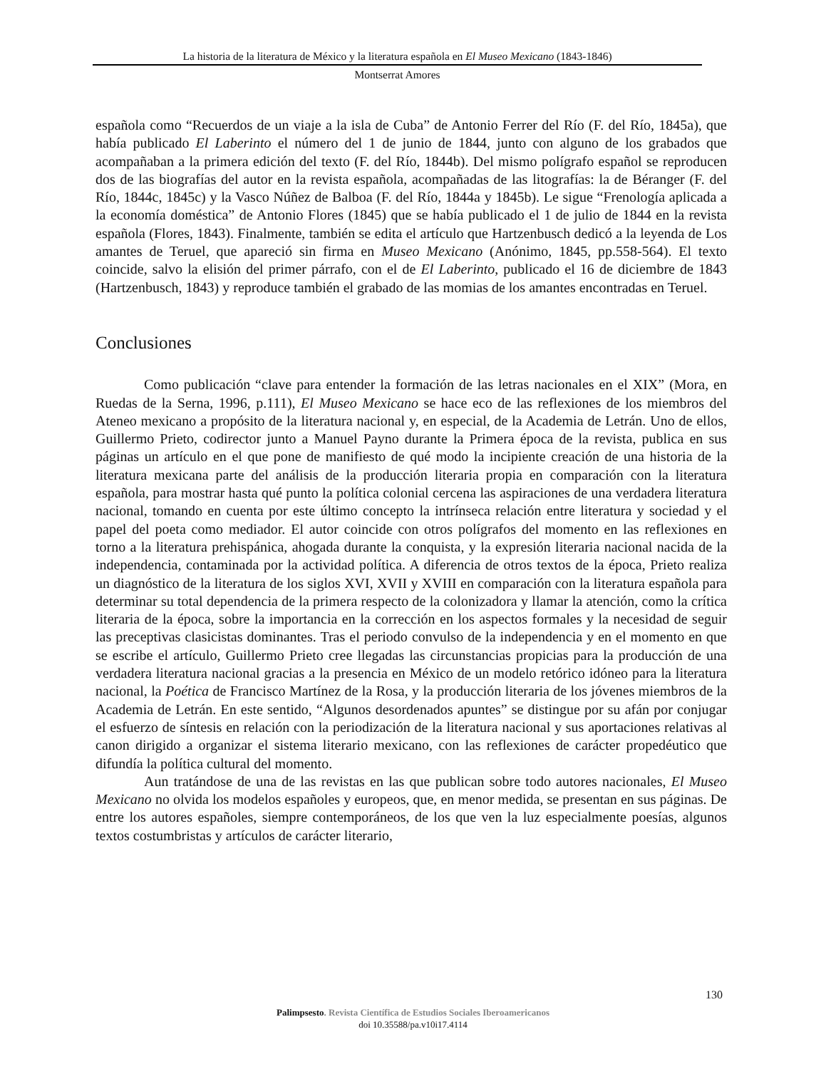La historia de la literatura de México y la literatura española en El Museo Mexicano (1843-1846)
Montserrat Amores
española como “Recuerdos de un viaje a la isla de Cuba” de Antonio Ferrer del Río (F. del Río, 1845a), que había publicado El Laberinto el número del 1 de junio de 1844, junto con alguno de los grabados que acompañaban a la primera edición del texto (F. del Río, 1844b). Del mismo polígrafo español se reproducen dos de las biografías del autor en la revista española, acompañadas de las litografías: la de Béranger (F. del Río, 1844c, 1845c) y la Vasco Núñez de Balboa (F. del Río, 1844a y 1845b). Le sigue “Frenología aplicada a la economía doméstica” de Antonio Flores (1845) que se había publicado el 1 de julio de 1844 en la revista española (Flores, 1843). Finalmente, también se edita el artículo que Hartzenbusch dedicó a la leyenda de Los amantes de Teruel, que apareció sin firma en Museo Mexicano (Anónimo, 1845, pp.558-564). El texto coincide, salvo la elisión del primer párrafo, con el de El Laberinto, publicado el 16 de diciembre de 1843 (Hartzenbusch, 1843) y reproduce también el grabado de las momias de los amantes encontradas en Teruel.
Conclusiones
Como publicación “clave para entender la formación de las letras nacionales en el XIX” (Mora, en Ruedas de la Serna, 1996, p.111), El Museo Mexicano se hace eco de las reflexiones de los miembros del Ateneo mexicano a propósito de la literatura nacional y, en especial, de la Academia de Letrán. Uno de ellos, Guillermo Prieto, codirector junto a Manuel Payno durante la Primera época de la revista, publica en sus páginas un artículo en el que pone de manifiesto de qué modo la incipiente creación de una historia de la literatura mexicana parte del análisis de la producción literaria propia en comparación con la literatura española, para mostrar hasta qué punto la política colonial cercena las aspiraciones de una verdadera literatura nacional, tomando en cuenta por este último concepto la intrínseca relación entre literatura y sociedad y el papel del poeta como mediador. El autor coincide con otros polígrafos del momento en las reflexiones en torno a la literatura prehispánica, ahogada durante la conquista, y la expresión literaria nacional nacida de la independencia, contaminada por la actividad política. A diferencia de otros textos de la época, Prieto realiza un diagnóstico de la literatura de los siglos XVI, XVII y XVIII en comparación con la literatura española para determinar su total dependencia de la primera respecto de la colonizadora y llamar la atención, como la crítica literaria de la época, sobre la importancia en la corrección en los aspectos formales y la necesidad de seguir las preceptivas clasicistas dominantes. Tras el periodo convulso de la independencia y en el momento en que se escribe el artículo, Guillermo Prieto cree llegadas las circunstancias propicias para la producción de una verdadera literatura nacional gracias a la presencia en México de un modelo retórico idóneo para la literatura nacional, la Poética de Francisco Martínez de la Rosa, y la producción literaria de los jóvenes miembros de la Academia de Letrán. En este sentido, “Algunos desordenados apuntes” se distingue por su afán por conjugar el esfuerzo de síntesis en relación con la periodización de la literatura nacional y sus aportaciones relativas al canon dirigido a organizar el sistema literario mexicano, con las reflexiones de carácter propedéutico que difundía la política cultural del momento.
Aun tratándose de una de las revistas en las que publican sobre todo autores nacionales, El Museo Mexicano no olvida los modelos españoles y europeos, que, en menor medida, se presentan en sus páginas. De entre los autores españoles, siempre contemporáneos, de los que ven la luz especialmente poesías, algunos textos costumbristas y artículos de carácter literario,
130
Palimpsesto. Revista Científica de Estudios Sociales Iberoamericanos
doi 10.35588/pa.v10i17.4114